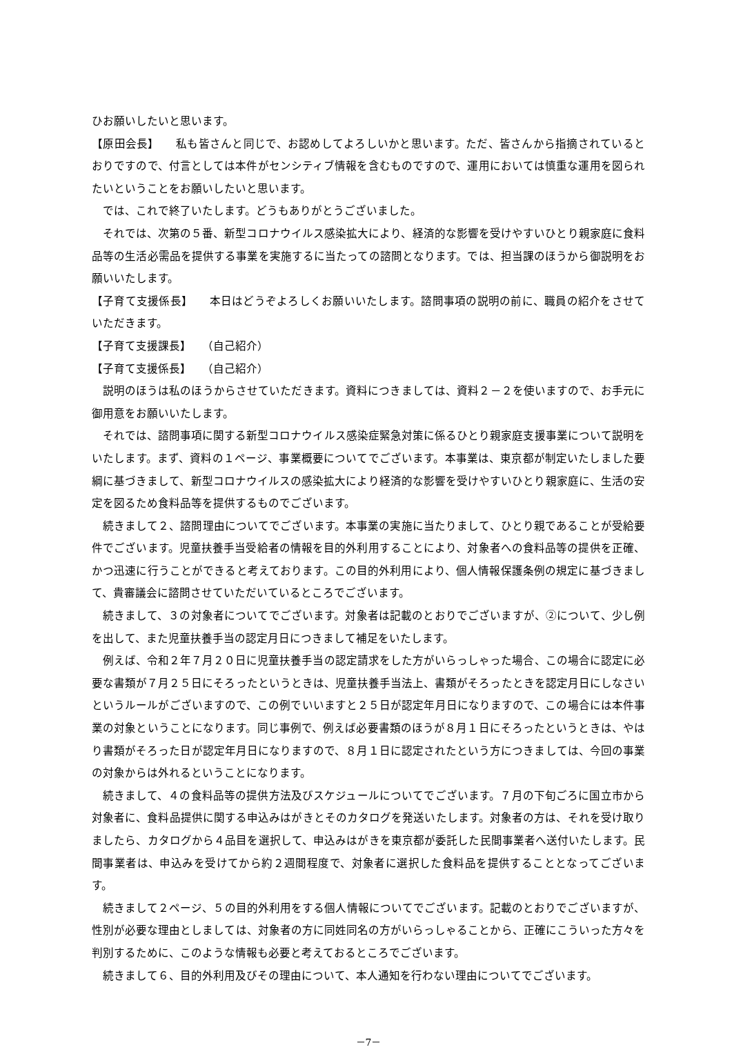ひお願いしたいと思います。
【原田会長】　　私も皆さんと同じで、お認めしてよろしいかと思います。ただ、皆さんから指摘されているとおりですので、付言としては本件がセンシティブ情報を含むものですので、運用においては慎重な運用を図られたいということをお願いしたいと思います。
では、これで終了いたします。どうもありがとうございました。
それでは、次第の５番、新型コロナウイルス感染拡大により、経済的な影響を受けやすいひとり親家庭に食料品等の生活必需品を提供する事業を実施するに当たっての諮問となります。では、担当課のほうから御説明をお願いいたします。
【子育て支援係長】　　本日はどうぞよろしくお願いいたします。諮問事項の説明の前に、職員の紹介をさせていただきます。
【子育て支援課長】　　（自己紹介）
【子育て支援係長】　　（自己紹介）
説明のほうは私のほうからさせていただきます。資料につきましては、資料２－２を使いますので、お手元に御用意をお願いいたします。
それでは、諮問事項に関する新型コロナウイルス感染症緊急対策に係るひとり親家庭支援事業について説明をいたします。まず、資料の１ページ、事業概要についてでございます。本事業は、東京都が制定いたしました要綱に基づきまして、新型コロナウイルスの感染拡大により経済的な影響を受けやすいひとり親家庭に、生活の安定を図るため食料品等を提供するものでございます。
続きまして２、諮問理由についてでございます。本事業の実施に当たりまして、ひとり親であることが受給要件でございます。児童扶養手当受給者の情報を目的外利用することにより、対象者への食料品等の提供を正確、かつ迅速に行うことができると考えております。この目的外利用により、個人情報保護条例の規定に基づきまして、貴審議会に諮問させていただいているところでございます。
続きまして、３の対象者についてでございます。対象者は記載のとおりでございますが、②について、少し例を出して、また児童扶養手当の認定月日につきまして補足をいたします。
例えば、令和２年７月２０日に児童扶養手当の認定請求をした方がいらっしゃった場合、この場合に認定に必要な書類が７月２５日にそろったというときは、児童扶養手当法上、書類がそろったときを認定月日にしなさいというルールがございますので、この例でいいますと２５日が認定年月日になりますので、この場合には本件事業の対象ということになります。同じ事例で、例えば必要書類のほうが８月１日にそろったというときは、やはり書類がそろった日が認定年月日になりますので、８月１日に認定されたという方につきましては、今回の事業の対象からは外れるということになります。
続きまして、４の食料品等の提供方法及びスケジュールについてでございます。７月の下旬ごろに国立市から対象者に、食料品提供に関する申込みはがきとそのカタログを発送いたします。対象者の方は、それを受け取りましたら、カタログから４品目を選択して、申込みはがきを東京都が委託した民間事業者へ送付いたします。民間事業者は、申込みを受けてから約２週間程度で、対象者に選択した食料品を提供することとなってございます。
続きまして２ページ、５の目的外利用をする個人情報についてでございます。記載のとおりでございますが、性別が必要な理由としましては、対象者の方に同姓同名の方がいらっしゃることから、正確にこういった方々を判別するために、このような情報も必要と考えておるところでございます。
続きまして６、目的外利用及びその理由について、本人通知を行わない理由についてでございます。
－7－